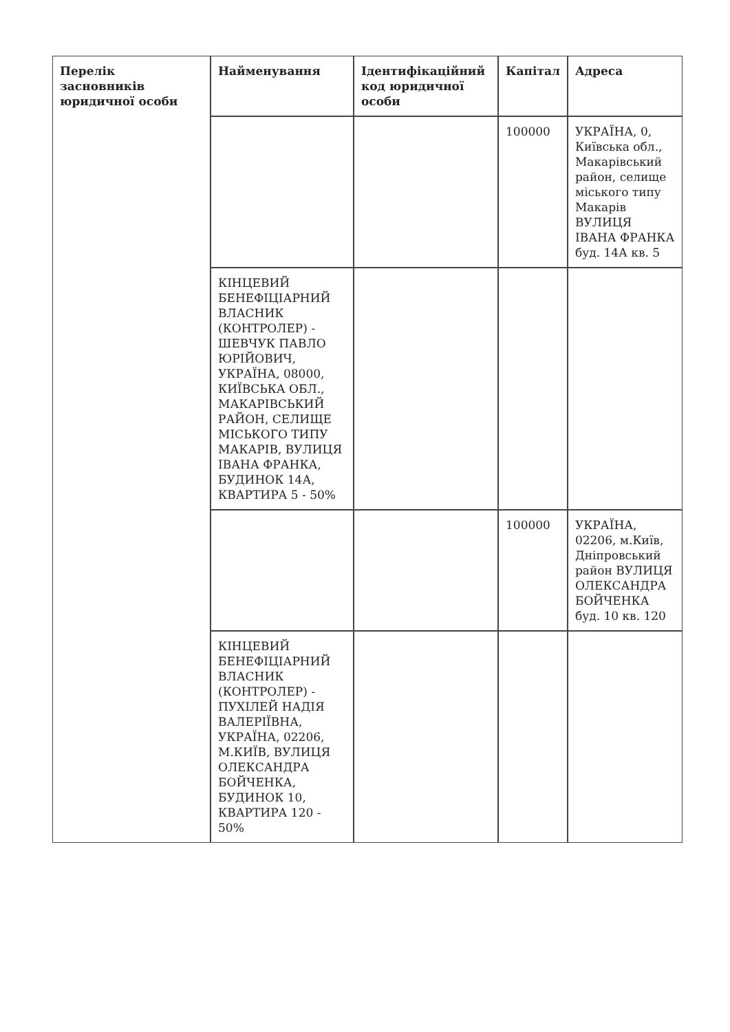| Перелік засновників юридичної особи | Найменування | Ідентифікаційний код юридичної особи | Капітал | Адреса |
| --- | --- | --- | --- | --- |
| | | | 100000 | УКРАЇНА, 0, Київська обл., Макарівський район, селище міського типу Макарів ВУЛИЦЯ ІВАНА ФРАНКА буд. 14А кв. 5 |
| | КІНЦЕВИЙ БЕНЕФІЦІАРНИЙ ВЛАСНИК (КОНТРОЛЕР) - ШЕВЧУК ПАВЛО ЮРІЙОВИЧ, УКРАЇНА, 08000, КИЇВСЬКА ОБЛ., МАКАРІВСЬКИЙ РАЙОН, СЕЛИЩЕ МІСЬКОГО ТИПУ МАКАРІВ, ВУЛИЦЯ ІВАНА ФРАНКА, БУДИНОК 14А, КВАРТИРА 5 - 50% | | | |
| | | | 100000 | УКРАЇНА, 02206, м.Київ, Дніпровський район ВУЛИЦЯ ОЛЕКСАНДРА БОЙЧЕНКА буд. 10 кв. 120 |
| | КІНЦЕВИЙ БЕНЕФІЦІАРНИЙ ВЛАСНИК (КОНТРОЛЕР) - ПУХІЛЕЙ НАДІЯ ВАЛЕРІЇВНА, УКРАЇНА, 02206, М.КИЇВ, ВУЛИЦЯ ОЛЕКСАНДРА БОЙЧЕНКА, БУДИНОК 10, КВАРТИРА 120 - 50% | | | |